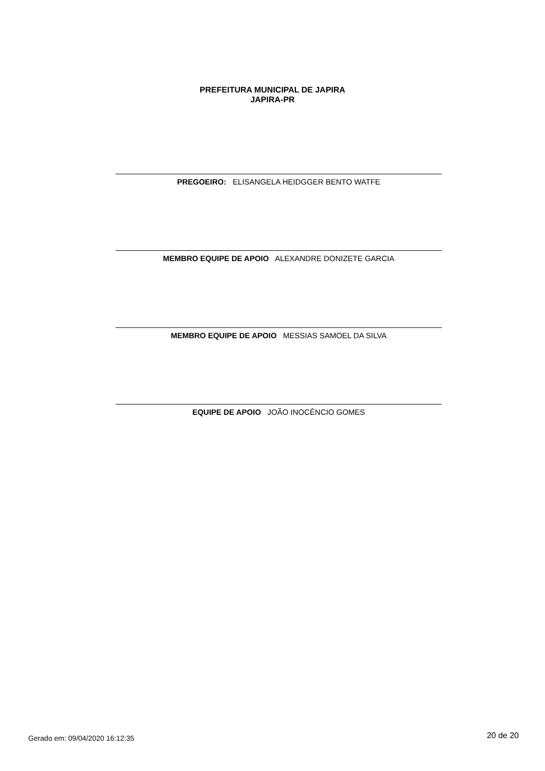PREFEITURA MUNICIPAL DE JAPIRA
JAPIRA-PR
PREGOEIRO: ELISANGELA HEIDGGER BENTO WATFE
MEMBRO EQUIPE DE APOIO ALEXANDRE DONIZETE GARCIA
MEMBRO EQUIPE DE APOIO MESSIAS SAMOEL DA SILVA
EQUIPE DE APOIO JOÃO INOCÊNCIO GOMES
Gerado em: 09/04/2020 16:12:35 20 de 20